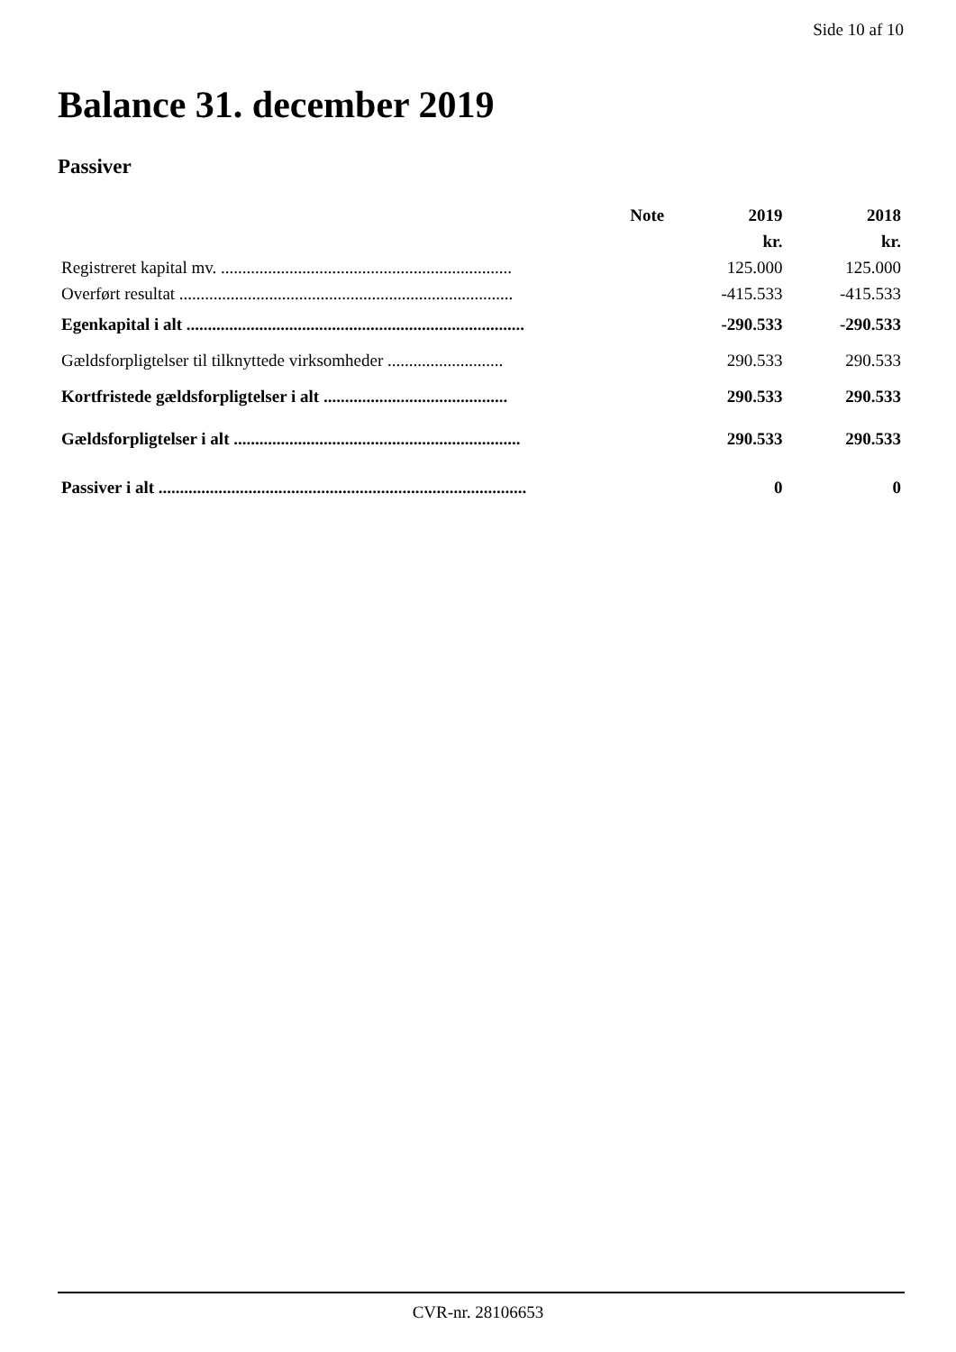Side 10 af 10
Balance 31. december 2019
Passiver
| | Note | 2019 | 2018 |
| --- | --- | --- | --- |
| | | kr. | kr. |
| Registreret kapital mv. .................................................................... | | 125.000 | 125.000 |
| Overført resultat .............................................................................. | | -415.533 | -415.533 |
| Egenkapital i alt ............................................................................... | | -290.533 | -290.533 |
| Gældsforpligtelser til tilknyttede virksomheder ........................... | | 290.533 | 290.533 |
| Kortfristede gældsforpligtelser i alt ........................................... | | 290.533 | 290.533 |
| Gældsforpligtelser i alt ................................................................... | | 290.533 | 290.533 |
| Passiver i alt ...................................................................................... | | 0 | 0 |
CVR-nr. 28106653